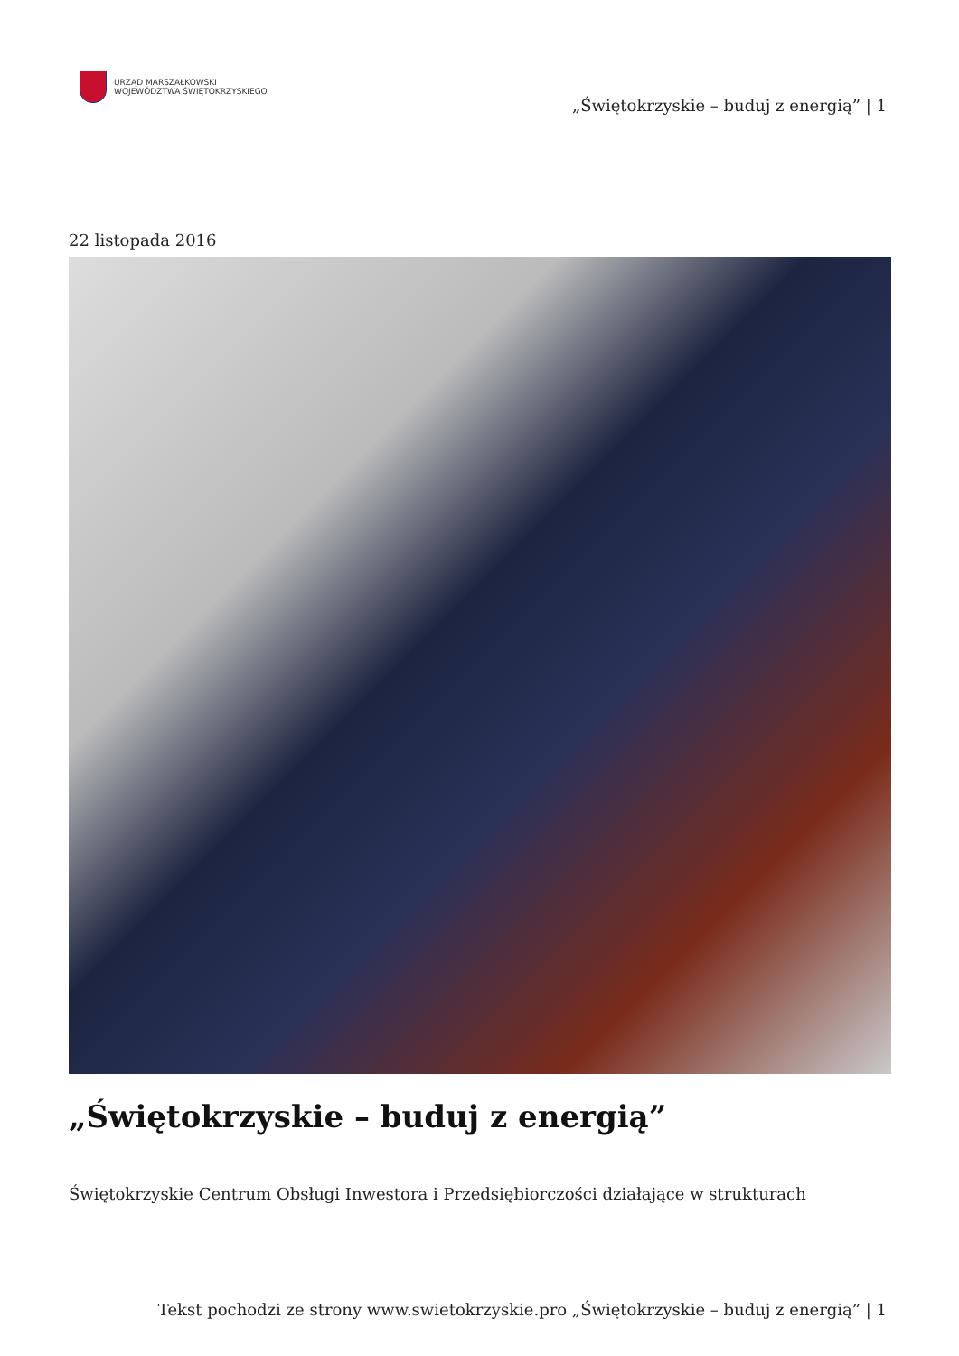URZĄD MARSZAŁKOWSKI
WOJEWÓDZTWA ŚWIĘTOKRZYSKIEGO
„Świętokrzyskie – buduj z energią” | 1
22 listopada 2016
„Świętokrzyskie – buduj z energią”
Świętokrzyskie Centrum Obsługi Inwestora i Przedsiębiorczości działające w strukturach
Tekst pochodzi ze strony www.swietokrzyskie.pro „Świętokrzyskie – buduj z energią” | 1